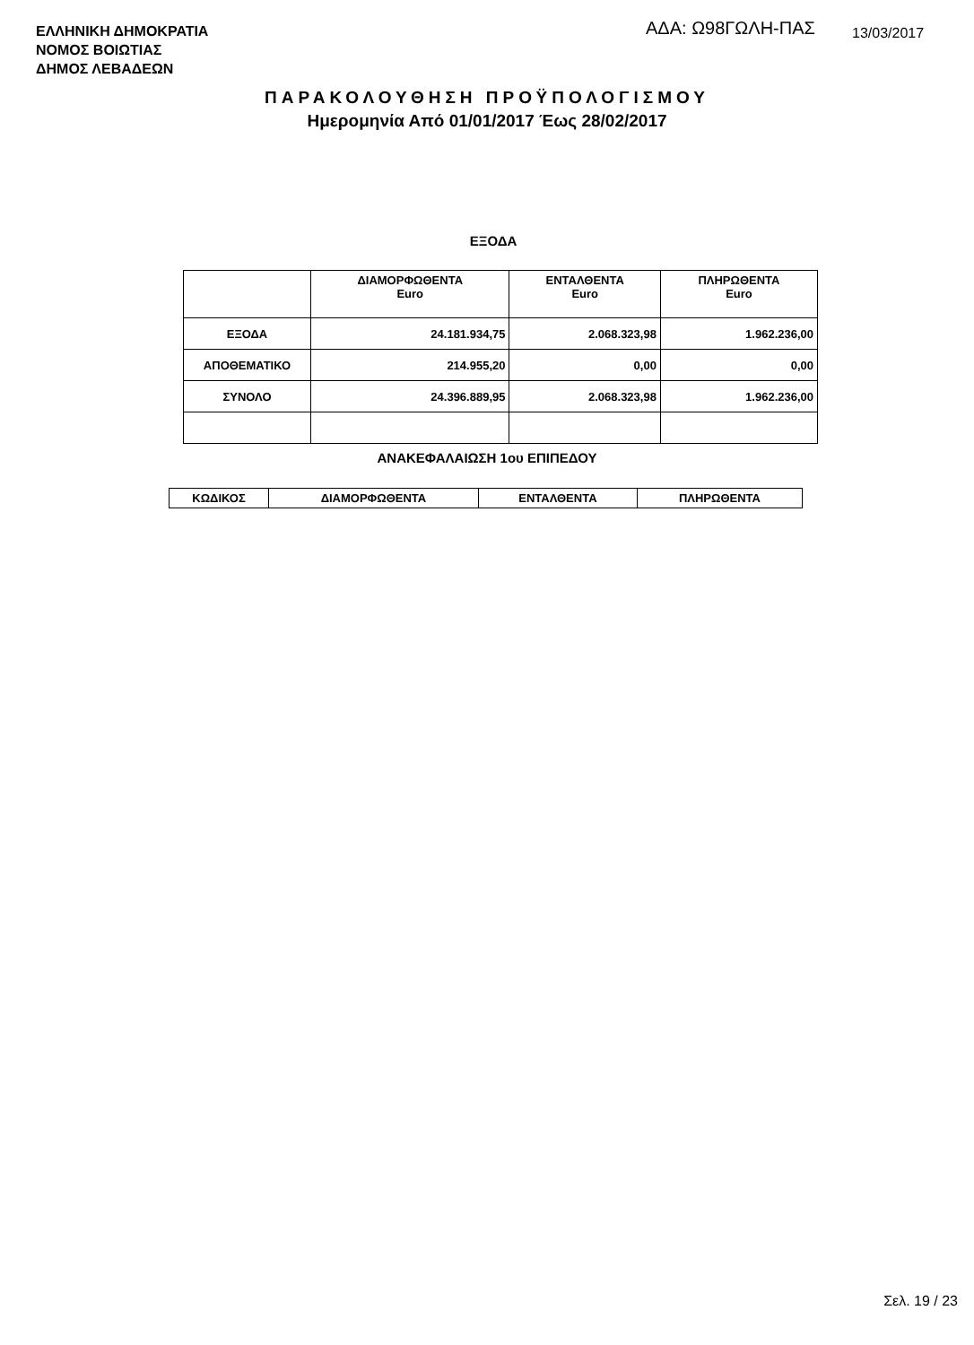ΕΛΛΗΝΙΚΗ ΔΗΜΟΚΡΑΤΙΑ
ΝΟΜΟΣ ΒΟΙΩΤΙΑΣ
ΔΗΜΟΣ ΛΕΒΑΔΕΩΝ
ΑΔΑ: Ω98ΓΩΛΗ-ΠΑΣ 13/03/2017
ΠΑΡΑΚΟΛΟΥΘΗΣΗ ΠΡΟΫΠΟΛΟΓΙΣΜΟΥ
Ημερομηνία Από 01/01/2017 Έως 28/02/2017
ΕΞΟΔΑ
| | ΔΙΑΜΟΡΦΩΘΕΝΤΑ Euro | ΕΝΤΑΛΘΕΝΤΑ Euro | ΠΛΗΡΩΘΕΝΤΑ Euro |
| --- | --- | --- | --- |
| ΕΞΟΔΑ | 24.181.934,75 | 2.068.323,98 | 1.962.236,00 |
| ΑΠΟΘΕΜΑΤΙΚΟ | 214.955,20 | 0,00 | 0,00 |
| ΣΥΝΟΛΟ | 24.396.889,95 | 2.068.323,98 | 1.962.236,00 |
ΑΝΑΚΕΦΑΛΑΙΩΣΗ 1ου ΕΠΙΠΕΔΟΥ
| ΚΩΔΙΚΟΣ | ΔΙΑΜΟΡΦΩΘΕΝΤΑ | ΕΝΤΑΛΘΕΝΤΑ | ΠΛΗΡΩΘΕΝΤΑ |
| --- | --- | --- | --- |
Σελ. 19 / 23